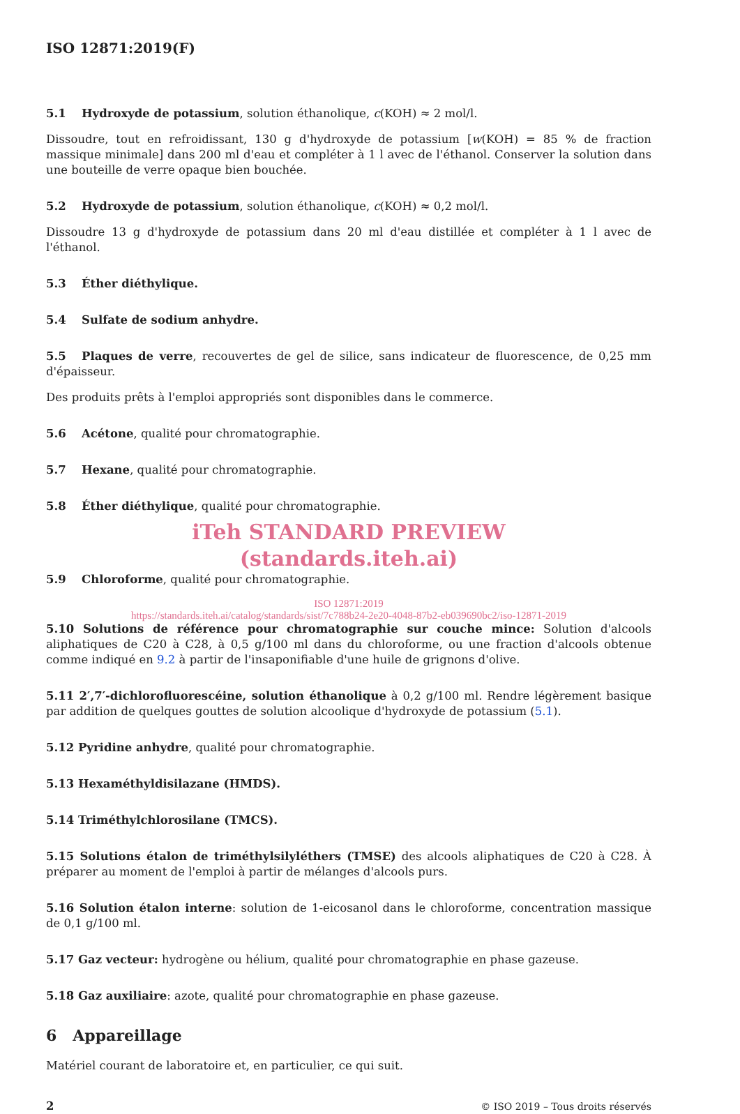ISO 12871:2019(F)
5.1 Hydroxyde de potassium, solution éthanolique, c(KOH) ≈ 2 mol/l.
Dissoudre, tout en refroidissant, 130 g d'hydroxyde de potassium [w(KOH) = 85 % de fraction massique minimale] dans 200 ml d'eau et compléter à 1 l avec de l'éthanol. Conserver la solution dans une bouteille de verre opaque bien bouchée.
5.2 Hydroxyde de potassium, solution éthanolique, c(KOH) ≈ 0,2 mol/l.
Dissoudre 13 g d'hydroxyde de potassium dans 20 ml d'eau distillée et compléter à 1 l avec de l'éthanol.
5.3 Éther diéthylique.
5.4 Sulfate de sodium anhydre.
5.5 Plaques de verre, recouvertes de gel de silice, sans indicateur de fluorescence, de 0,25 mm d'épaisseur.
Des produits prêts à l'emploi appropriés sont disponibles dans le commerce.
5.6 Acétone, qualité pour chromatographie.
5.7 Hexane, qualité pour chromatographie.
5.8 Éther diéthylique, qualité pour chromatographie.
iTeh STANDARD PREVIEW
(standards.iteh.ai)
5.9 Chloroforme, qualité pour chromatographie.
ISO 12871:2019
https://standards.iteh.ai/catalog/standards/sist/7c788b24-2e20-4048-87b2-eb039690bc2/iso-12871-2019
5.10 Solutions de référence pour chromatographie sur couche mince: Solution d'alcools aliphatiques de C20 à C28, à 0,5 g/100 ml dans du chloroforme, ou une fraction d'alcools obtenue comme indiqué en 9.2 à partir de l'insaponifiable d'une huile de grignons d'olive.
5.11 2′,7′-dichlorofluorescéine, solution éthanolique à 0,2 g/100 ml. Rendre légèrement basique par addition de quelques gouttes de solution alcoolique d'hydroxyde de potassium (5.1).
5.12 Pyridine anhydre, qualité pour chromatographie.
5.13 Hexaméthyldisilazane (HMDS).
5.14 Triméthylchlorosilane (TMCS).
5.15 Solutions étalon de triméthylsilyléthers (TMSE) des alcools aliphatiques de C20 à C28. À préparer au moment de l'emploi à partir de mélanges d'alcools purs.
5.16 Solution étalon interne: solution de 1-eicosanol dans le chloroforme, concentration massique de 0,1 g/100 ml.
5.17 Gaz vecteur: hydrogène ou hélium, qualité pour chromatographie en phase gazeuse.
5.18 Gaz auxiliaire: azote, qualité pour chromatographie en phase gazeuse.
6 Appareillage
Matériel courant de laboratoire et, en particulier, ce qui suit.
2 © ISO 2019 – Tous droits réservés